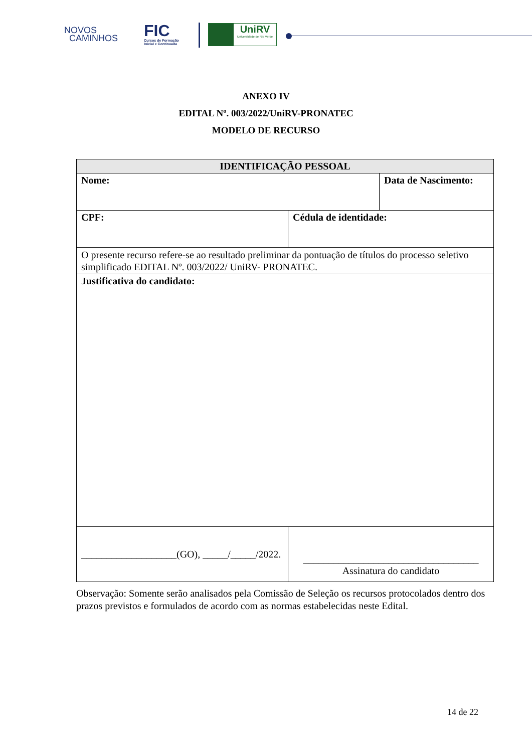NOVOS
CAMINHOS
FIC
Cursos de Formação
Inicial e Continuada
UniRV
Universidade de Rio Verde
ANEXO IV
EDITAL Nº. 003/2022/UniRV-PRONATEC
MODELO DE RECURSO
| IDENTIFICAÇÃO PESSOAL | | |
| --- | --- | --- |
| Nome: | | Data de Nascimento: |
| CPF: | Cédula de identidade: | |
| O presente recurso refere-se ao resultado preliminar da pontuação de títulos do processo seletivo simplificado EDITAL Nº. 003/2022/ UniRV- PRONATEC. | | |
| Justificativa do candidato: | | |
| ___________________(GO), _____/_____/2022. | ___________________________________ Assinatura do candidato | |
Observação: Somente serão analisados pela Comissão de Seleção os recursos protocolados dentro dos prazos previstos e formulados de acordo com as normas estabelecidas neste Edital.
14 de 22